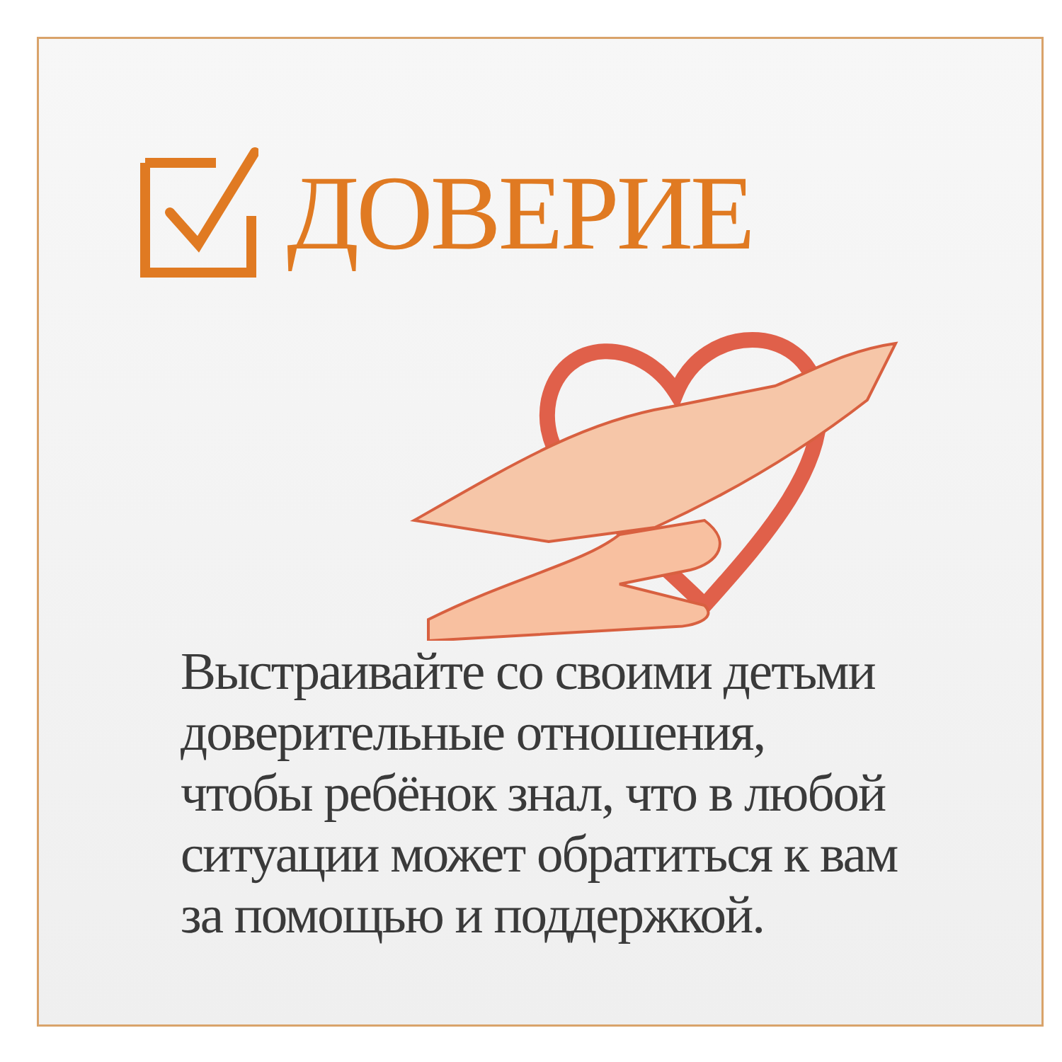ДОВЕРИЕ
Выстраивайте со своими детьми
доверительные отношения,
чтобы ребёнок знал, что в любой
ситуации может обратиться к вам
за помощью и поддержкой.